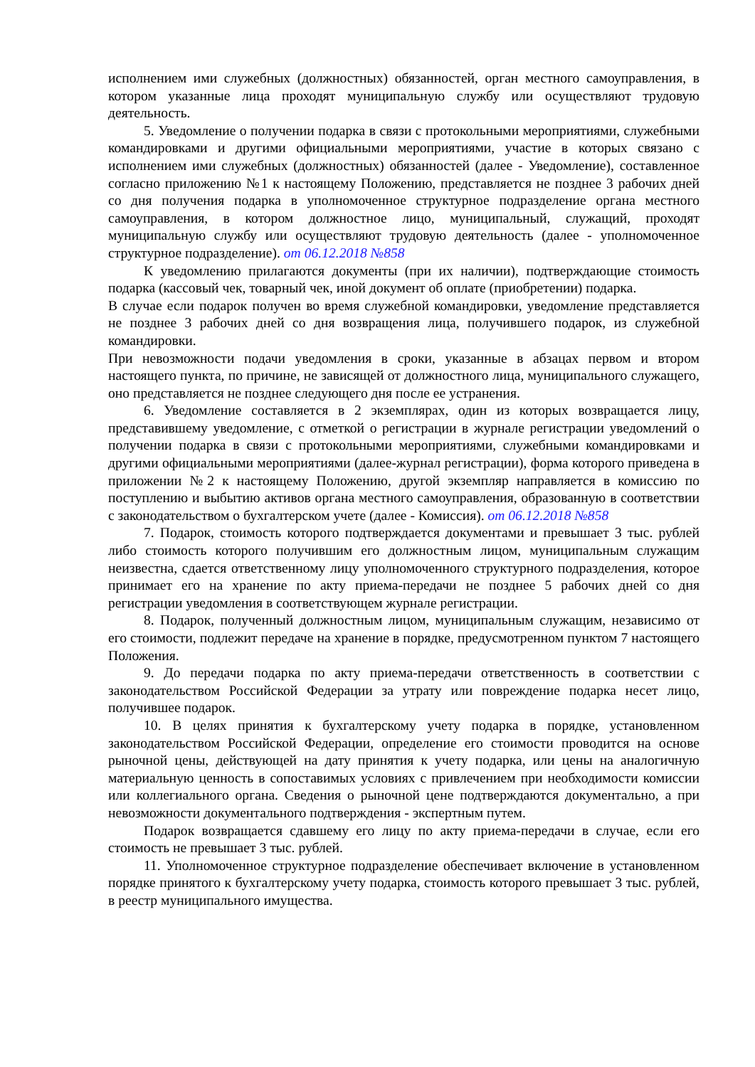исполнением ими служебных (должностных) обязанностей, орган местного самоуправления, в котором указанные лица проходят муниципальную службу или осуществляют трудовую деятельность.
5. Уведомление о получении подарка в связи с протокольными мероприятиями, служебными командировками и другими официальными мероприятиями, участие в которых связано с исполнением ими служебных (должностных) обязанностей (далее - Уведомление), составленное согласно приложению №1 к настоящему Положению, представляется не позднее 3 рабочих дней со дня получения подарка в уполномоченное структурное подразделение органа местного самоуправления, в котором должностное лицо, муниципальный, служащий, проходят муниципальную службу или осуществляют трудовую деятельность (далее - уполномоченное структурное подразделение). от 06.12.2018 №858
К уведомлению прилагаются документы (при их наличии), подтверждающие стоимость подарка (кассовый чек, товарный чек, иной документ об оплате (приобретении) подарка.
В случае если подарок получен во время служебной командировки, уведомление представляется не позднее 3 рабочих дней со дня возвращения лица, получившего подарок, из служебной командировки.
При невозможности подачи уведомления в сроки, указанные в абзацах первом и втором настоящего пункта, по причине, не зависящей от должностного лица, муниципального служащего, оно представляется не позднее следующего дня после ее устранения.
6. Уведомление составляется в 2 экземплярах, один из которых возвращается лицу, представившему уведомление, с отметкой о регистрации в журнале регистрации уведомлений о получении подарка в связи с протокольными мероприятиями, служебными командировками и другими официальными мероприятиями (далее-журнал регистрации), форма которого приведена в приложении №2 к настоящему Положению, другой экземпляр направляется в комиссию по поступлению и выбытию активов органа местного самоуправления, образованную в соответствии с законодательством о бухгалтерском учете (далее - Комиссия). от 06.12.2018 №858
7. Подарок, стоимость которого подтверждается документами и превышает 3 тыс. рублей либо стоимость которого получившим его должностным лицом, муниципальным служащим неизвестна, сдается ответственному лицу уполномоченного структурного подразделения, которое принимает его на хранение по акту приема-передачи не позднее 5 рабочих дней со дня регистрации уведомления в соответствующем журнале регистрации.
8. Подарок, полученный должностным лицом, муниципальным служащим, независимо от его стоимости, подлежит передаче на хранение в порядке, предусмотренном пунктом 7 настоящего Положения.
9. До передачи подарка по акту приема-передачи ответственность в соответствии с законодательством Российской Федерации за утрату или повреждение подарка несет лицо, получившее подарок.
10. В целях принятия к бухгалтерскому учету подарка в порядке, установленном законодательством Российской Федерации, определение его стоимости проводится на основе рыночной цены, действующей на дату принятия к учету подарка, или цены на аналогичную материальную ценность в сопоставимых условиях с привлечением при необходимости комиссии или коллегиального органа. Сведения о рыночной цене подтверждаются документально, а при невозможности документального подтверждения - экспертным путем.
Подарок возвращается сдавшему его лицу по акту приема-передачи в случае, если его стоимость не превышает 3 тыс. рублей.
11. Уполномоченное структурное подразделение обеспечивает включение в установленном порядке принятого к бухгалтерскому учету подарка, стоимость которого превышает 3 тыс. рублей, в реестр муниципального имущества.